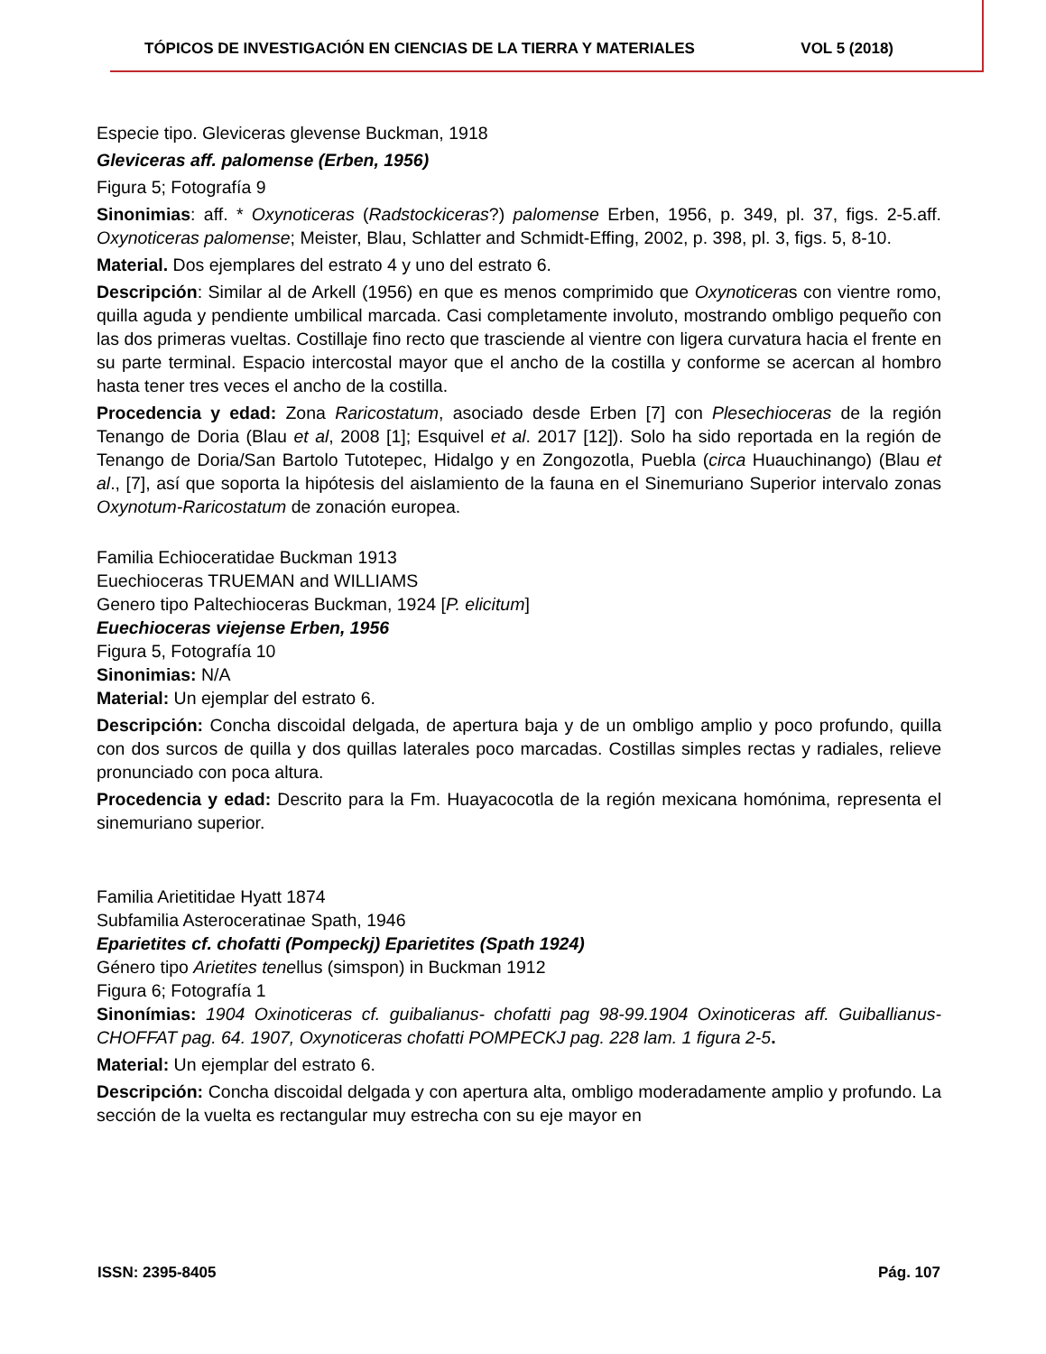TÓPICOS DE INVESTIGACIÓN EN CIENCIAS DE LA TIERRA Y MATERIALES VOL 5 (2018)
Especie tipo. Gleviceras glevense Buckman, 1918
Gleviceras aff. palomense (Erben, 1956)
Figura 5; Fotografía 9
Sinonimias: aff. * Oxynoticeras (Radstockiceras?) palomense Erben, 1956, p. 349, pl. 37, figs. 2-5.aff. Oxynoticeras palomense; Meister, Blau, Schlatter and Schmidt-Effing, 2002, p. 398, pl. 3, figs. 5, 8-10.
Material. Dos ejemplares del estrato 4 y uno del estrato 6.
Descripción: Similar al de Arkell (1956) en que es menos comprimido que Oxynoticeras con vientre romo, quilla aguda y pendiente umbilical marcada. Casi completamente involuto, mostrando ombligo pequeño con las dos primeras vueltas. Costillaje fino recto que trasciende al vientre con ligera curvatura hacia el frente en su parte terminal. Espacio intercostal mayor que el ancho de la costilla y conforme se acercan al hombro hasta tener tres veces el ancho de la costilla.
Procedencia y edad: Zona Raricostatum, asociado desde Erben [7] con Plesechioceras de la región Tenango de Doria (Blau et al, 2008 [1]; Esquivel et al. 2017 [12]). Solo ha sido reportada en la región de Tenango de Doria/San Bartolo Tutotepec, Hidalgo y en Zongozotla, Puebla (circa Huauchinango) (Blau et al., [7], así que soporta la hipótesis del aislamiento de la fauna en el Sinemuriano Superior intervalo zonas Oxynotum-Raricostatum de zonación europea.
Familia Echioceratidae Buckman 1913
Euechioceras TRUEMAN and WILLIAMS
Genero tipo Paltechioceras Buckman, 1924 [P. elicitum]
Euechioceras viejense Erben, 1956
Figura 5, Fotografía 10
Sinonimias: N/A
Material: Un ejemplar del estrato 6.
Descripción: Concha discoidal delgada, de apertura baja y de un ombligo amplio y poco profundo, quilla con dos surcos de quilla y dos quillas laterales poco marcadas. Costillas simples rectas y radiales, relieve pronunciado con poca altura.
Procedencia y edad: Descrito para la Fm. Huayacocotla de la región mexicana homónima, representa el sinemuriano superior.
Familia Arietitidae Hyatt 1874
Subfamilia Asteroceratinae Spath, 1946
Eparietites cf. chofatti (Pompeckj) Eparietites (Spath 1924)
Género tipo Arietites tenellus (simspon) in Buckman 1912
Figura 6; Fotografía 1
Sinonímias: 1904 Oxinoticeras cf. guibalianus- chofatti pag 98-99.1904 Oxinoticeras aff. Guiballianus- CHOFFAT pag. 64. 1907, Oxynoticeras chofatti POMPECKJ pag. 228 lam. 1 figura 2-5.
Material: Un ejemplar del estrato 6.
Descripción: Concha discoidal delgada y con apertura alta, ombligo moderadamente amplio y profundo. La sección de la vuelta es rectangular muy estrecha con su eje mayor en
ISSN: 2395-8405 Pág. 107